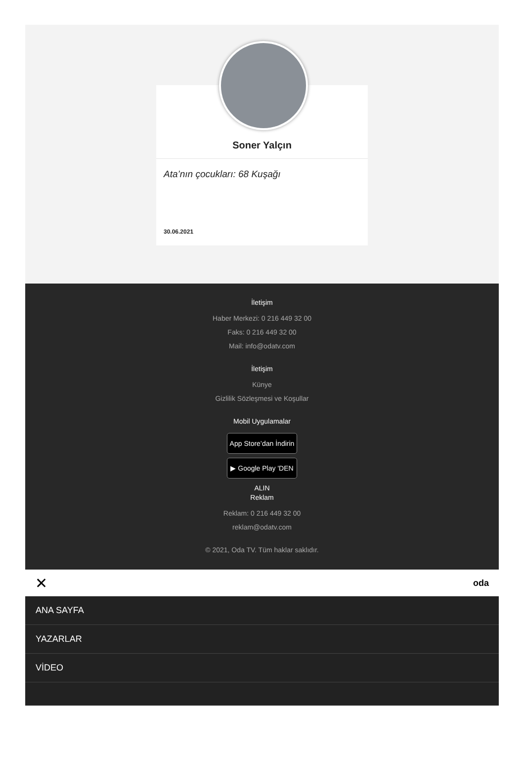Soner Yalçın
Ata’nın çocukları: 68 Kuşağı
30.06.2021
İletişim
Haber Merkezi: 0 216 449 32 00
Faks: 0 216 449 32 00
Mail: info@odatv.com
İletişim
Künye
Gizlilik Sözleşmesi ve Koşullar
Mobil Uygulamalar
App Store’dan İndirin
▶ Google Play 'DEN ALIN
Reklam
Reklam: 0 216 449 32 00
reklam@odatv.com
© 2021, Oda TV. Tüm haklar saklıdır.
✕ oda
ANA SAYFA
YAZARLAR
VİDEO